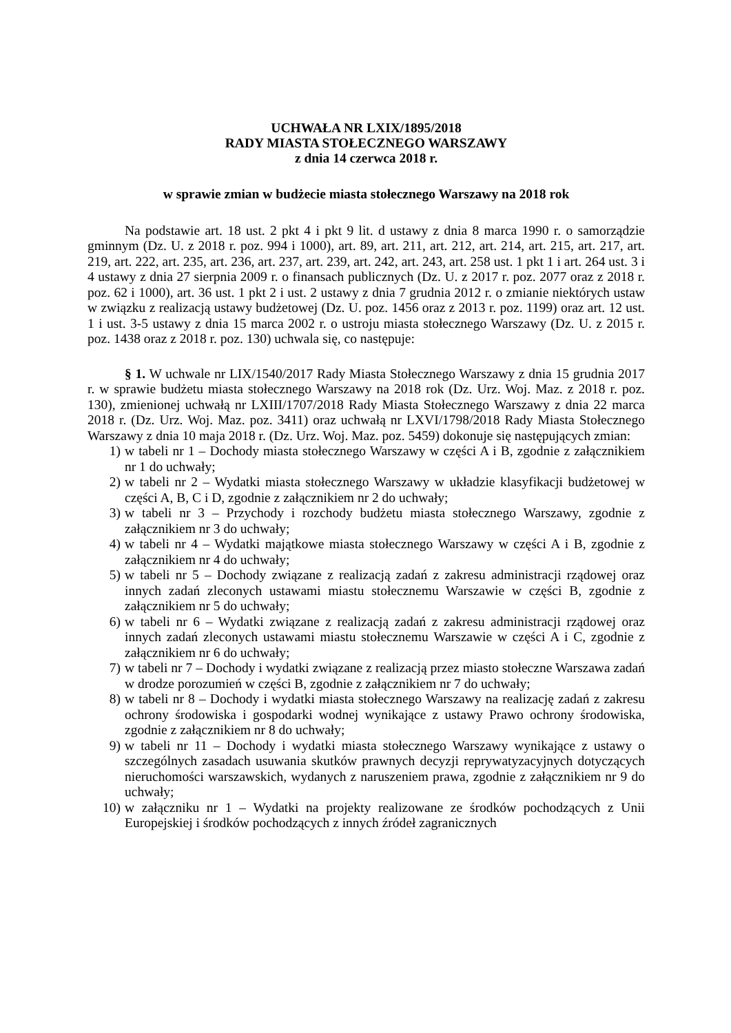UCHWAŁA NR LXIX/1895/2018
RADY MIASTA STOŁECZNEGO WARSZAWY
z dnia 14 czerwca 2018 r.
w sprawie zmian w budżecie miasta stołecznego Warszawy na 2018 rok
Na podstawie art. 18 ust. 2 pkt 4 i pkt 9 lit. d ustawy z dnia 8 marca 1990 r. o samorządzie gminnym (Dz. U. z 2018 r. poz. 994 i 1000), art. 89, art. 211, art. 212, art. 214, art. 215, art. 217, art. 219, art. 222, art. 235, art. 236, art. 237, art. 239, art. 242, art. 243, art. 258 ust. 1 pkt 1 i art. 264 ust. 3 i 4 ustawy z dnia 27 sierpnia 2009 r. o finansach publicznych (Dz. U. z 2017 r. poz. 2077 oraz z 2018 r. poz. 62 i 1000), art. 36 ust. 1 pkt 2 i ust. 2 ustawy z dnia 7 grudnia 2012 r. o zmianie niektórych ustaw w związku z realizacją ustawy budżetowej (Dz. U. poz. 1456 oraz z 2013 r. poz. 1199) oraz art. 12 ust. 1 i ust. 3-5 ustawy z dnia 15 marca 2002 r. o ustroju miasta stołecznego Warszawy (Dz. U. z 2015 r. poz. 1438 oraz z 2018 r. poz. 130) uchwala się, co następuje:
§ 1. W uchwale nr LIX/1540/2017 Rady Miasta Stołecznego Warszawy z dnia 15 grudnia 2017 r. w sprawie budżetu miasta stołecznego Warszawy na 2018 rok (Dz. Urz. Woj. Maz. z 2018 r. poz. 130), zmienionej uchwałą nr LXIII/1707/2018 Rady Miasta Stołecznego Warszawy z dnia 22 marca 2018 r. (Dz. Urz. Woj. Maz. poz. 3411) oraz uchwałą nr LXVI/1798/2018 Rady Miasta Stołecznego Warszawy z dnia 10 maja 2018 r. (Dz. Urz. Woj. Maz. poz. 5459) dokonuje się następujących zmian:
1) w tabeli nr 1 – Dochody miasta stołecznego Warszawy w części A i B, zgodnie z załącznikiem nr 1 do uchwały;
2) w tabeli nr 2 – Wydatki miasta stołecznego Warszawy w układzie klasyfikacji budżetowej w części A, B, C i D, zgodnie z załącznikiem nr 2 do uchwały;
3) w tabeli nr 3 – Przychody i rozchody budżetu miasta stołecznego Warszawy, zgodnie z załącznikiem nr 3 do uchwały;
4) w tabeli nr 4 – Wydatki majątkowe miasta stołecznego Warszawy w części A i B, zgodnie z załącznikiem nr 4 do uchwały;
5) w tabeli nr 5 – Dochody związane z realizacją zadań z zakresu administracji rządowej oraz innych zadań zleconych ustawami miastu stołecznemu Warszawie w części B, zgodnie z załącznikiem nr 5 do uchwały;
6) w tabeli nr 6 – Wydatki związane z realizacją zadań z zakresu administracji rządowej oraz innych zadań zleconych ustawami miastu stołecznemu Warszawie w części A i C, zgodnie z załącznikiem nr 6 do uchwały;
7) w tabeli nr 7 – Dochody i wydatki związane z realizacją przez miasto stołeczne Warszawa zadań w drodze porozumień w części B, zgodnie z załącznikiem nr 7 do uchwały;
8) w tabeli nr 8 – Dochody i wydatki miasta stołecznego Warszawy na realizację zadań z zakresu ochrony środowiska i gospodarki wodnej wynikające z ustawy Prawo ochrony środowiska, zgodnie z załącznikiem nr 8 do uchwały;
9) w tabeli nr 11 – Dochody i wydatki miasta stołecznego Warszawy wynikające z ustawy o szczególnych zasadach usuwania skutków prawnych decyzji reprywatyzacyjnych dotyczących nieruchomości warszawskich, wydanych z naruszeniem prawa, zgodnie z załącznikiem nr 9 do uchwały;
10) w załączniku nr 1 – Wydatki na projekty realizowane ze środków pochodzących z Unii Europejskiej i środków pochodzących z innych źródeł zagranicznych